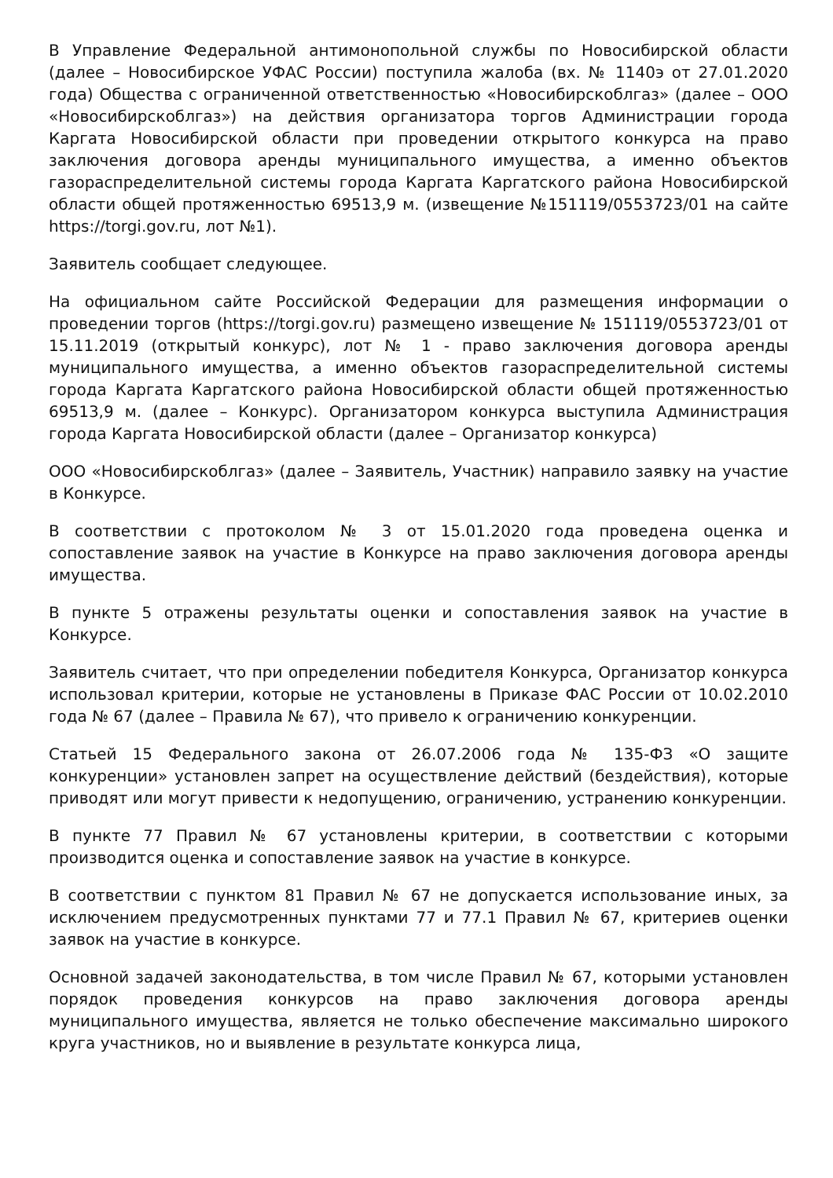В Управление Федеральной антимонопольной службы по Новосибирской области (далее – Новосибирское УФАС России) поступила жалоба (вх. № 1140э от 27.01.2020 года) Общества с ограниченной ответственностью «Новосибирскоблгаз» (далее – ООО «Новосибирскоблгаз») на действия организатора торгов Администрации города Каргата Новосибирской области при проведении открытого конкурса на право заключения договора аренды муниципального имущества, а именно объектов газораспределительной системы города Каргата Каргатского района Новосибирской области общей протяженностью 69513,9 м. (извещение №151119/0553723/01 на сайте https://torgi.gov.ru, лот №1).
Заявитель сообщает следующее.
На официальном сайте Российской Федерации для размещения информации о проведении торгов (https://torgi.gov.ru) размещено извещение № 151119/0553723/01 от 15.11.2019 (открытый конкурс), лот № 1 - право заключения договора аренды муниципального имущества, а именно объектов газораспределительной системы города Каргата Каргатского района Новосибирской области общей протяженностью 69513,9 м. (далее – Конкурс). Организатором конкурса выступила Администрация города Каргата Новосибирской области (далее – Организатор конкурса)
ООО «Новосибирскоблгаз» (далее – Заявитель, Участник) направило заявку на участие в Конкурсе.
В соответствии с протоколом № 3 от 15.01.2020 года проведена оценка и сопоставление заявок на участие в Конкурсе на право заключения договора аренды имущества.
В пункте 5 отражены результаты оценки и сопоставления заявок на участие в Конкурсе.
Заявитель считает, что при определении победителя Конкурса, Организатор конкурса использовал критерии, которые не установлены в Приказе ФАС России от 10.02.2010 года № 67 (далее – Правила № 67), что привело к ограничению конкуренции.
Статьей 15 Федерального закона от 26.07.2006 года № 135-ФЗ «О защите конкуренции» установлен запрет на осуществление действий (бездействия), которые приводят или могут привести к недопущению, ограничению, устранению конкуренции.
В пункте 77 Правил № 67 установлены критерии, в соответствии с которыми производится оценка и сопоставление заявок на участие в конкурсе.
В соответствии с пунктом 81 Правил № 67 не допускается использование иных, за исключением предусмотренных пунктами 77 и 77.1 Правил № 67, критериев оценки заявок на участие в конкурсе.
Основной задачей законодательства, в том числе Правил № 67, которыми установлен порядок проведения конкурсов на право заключения договора аренды муниципального имущества, является не только обеспечение максимально широкого круга участников, но и выявление в результате конкурса лица,